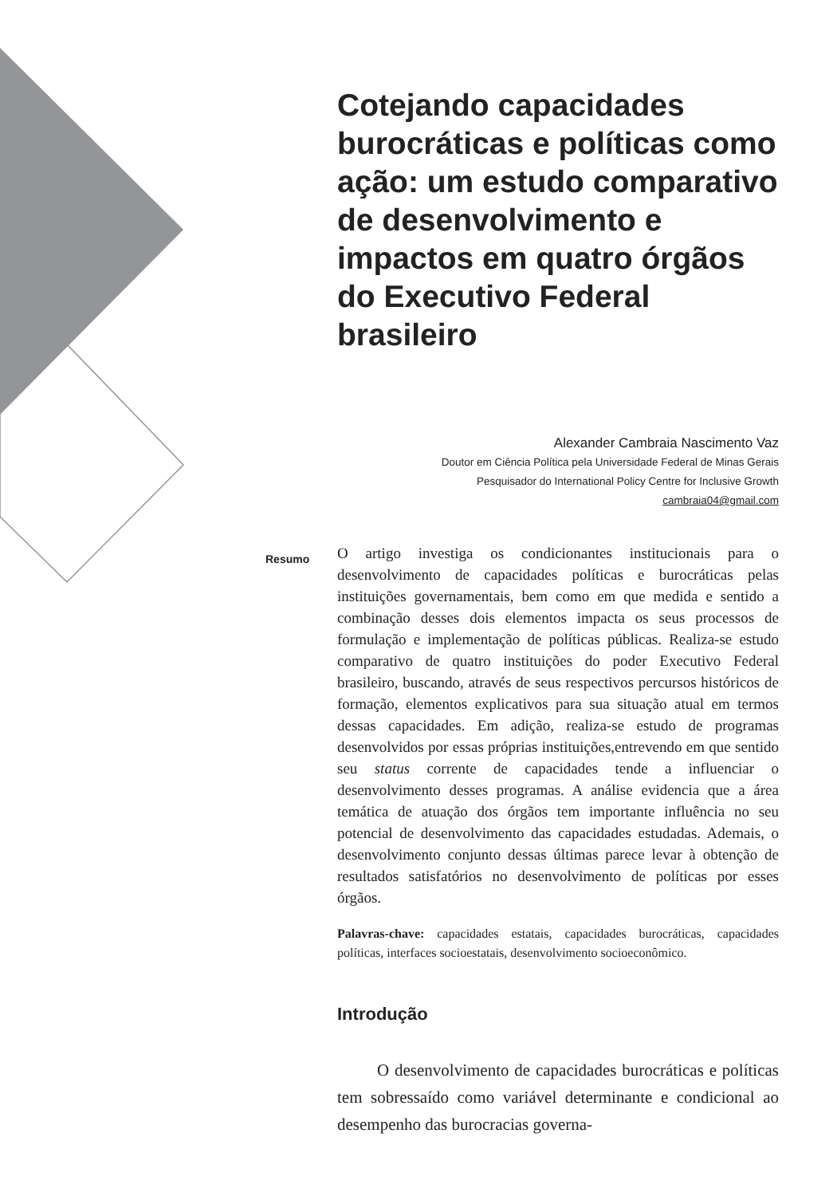Cotejando capacidades burocráticas e políticas como ação: um estudo comparativo de desenvolvimento e impactos em quatro órgãos do Executivo Federal brasileiro
Alexander Cambraia Nascimento Vaz
Doutor em Ciência Política pela Universidade Federal de Minas Gerais
Pesquisador do International Policy Centre for Inclusive Growth
cambraia04@gmail.com
Resumo O artigo investiga os condicionantes institucionais para o desenvolvimento de capacidades políticas e burocráticas pelas instituições governamentais, bem como em que medida e sentido a combinação desses dois elementos impacta os seus processos de formulação e implementação de políticas públicas. Realiza-se estudo comparativo de quatro instituições do poder Executivo Federal brasileiro, buscando, através de seus respectivos percursos históricos de formação, elementos explicativos para sua situação atual em termos dessas capacidades. Em adição, realiza-se estudo de programas desenvolvidos por essas próprias instituições,entrevendo em que sentido seu status corrente de capacidades tende a influenciar o desenvolvimento desses programas. A análise evidencia que a área temática de atuação dos órgãos tem importante influência no seu potencial de desenvolvimento das capacidades estudadas. Ademais, o desenvolvimento conjunto dessas últimas parece levar à obtenção de resultados satisfatórios no desenvolvimento de políticas por esses órgãos.
Palavras-chave: capacidades estatais, capacidades burocráticas, capacidades políticas, interfaces socioestatais, desenvolvimento socioeconômico.
Introdução
O desenvolvimento de capacidades burocráticas e políticas tem sobressaído como variável determinante e condicional ao desempenho das burocracias governa-